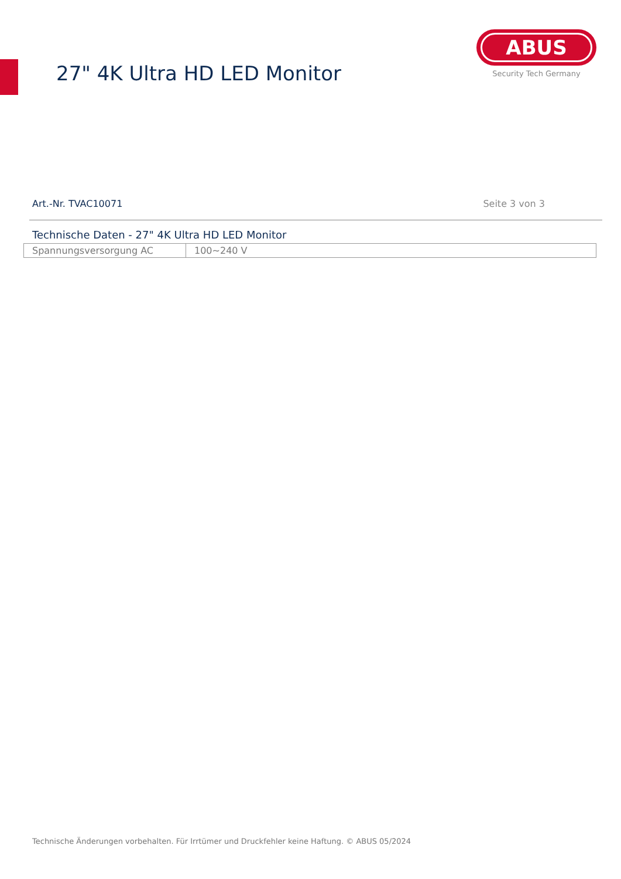27" 4K Ultra HD LED Monitor
ABUS
Security Tech Germany
Art.-Nr. TVAC10071 Seite 3 von 3
Technische Daten - 27" 4K Ultra HD LED Monitor
| Spannungsversorgung AC | 100~240 V |
Technische Änderungen vorbehalten. Für Irrtümer und Druckfehler keine Haftung. © ABUS 05/2024